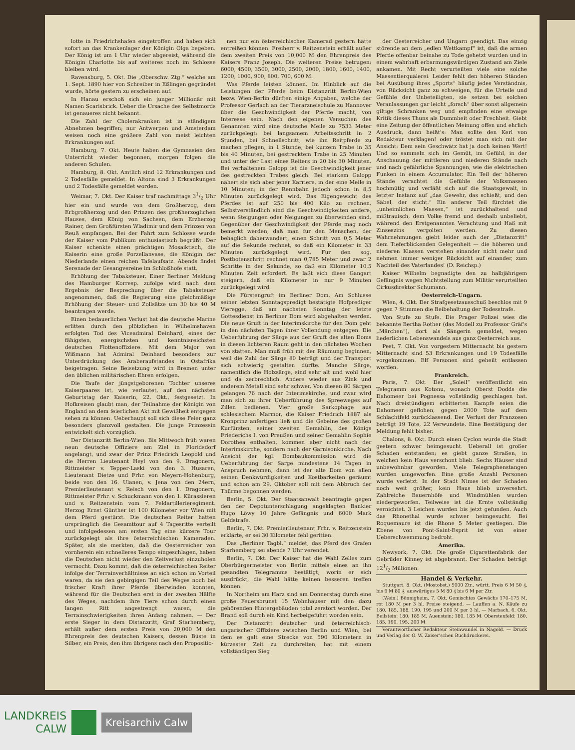lotte in Friedrichshafen eingetroffen und haben sich sofort an das Krankenlager der Königin Olga begeben. Der König ist um 1 Uhr wieder abgereist, während die Königin Charlotte bis auf weiteres noch im Schlosse bleiben wird.
Ravensburg, 5. Okt. Die „Oberschw. Ztg.“ welche am 1. Sept. 1890 hier von Schreiber in Eßlingen gegründet wurde, hörte gestern zu erscheinen auf.
In Hanau erschoß sich ein junger Millionär mit Namen Scarisbrick. Ueber die Ursache des Selbstmords ist genaueres nicht bekannt.
Die Zahl der Cholerakranken ist in ständigem Abnehmen begriffen; nur Antwerpen und Amsterdam weisen noch eine größere Zahl von meist leichten Erkrankungen auf.
Hamburg, 7. Okt. Heute haben die Gymnasien den Unterricht wieder begonnen, morgen folgen die anderen Schulen.
Hamburg, 8. Okt. Amtlich sind 12 Erkrankungen und 2 Todesfälle gemeldet. In Altona sind 3 Erkrankungen und 2 Todesfälle gemeldet worden.
Weimar, 7. Okt. Der Kaiser traf nachmittags 31/2 Uhr hier ein und wurde von dem Großherzog, dem Erbgroßherzog und den Prinzen des großherzoglichen Hauses, dem König von Sachsen, dem Erzherzog Rainer, dem Großfürsten Wladimir und dem Prinzen von Reuß empfangen. Bei der Fahrt zum Schlosse wurde der Kaiser vom Publikum enthusiastisch begrüßt. Der Kaiser schenkte einen prächtigen Mosaiktisch, die Kaiserin eine große Porzellanvase, die Königin der Niederlande einen reichen Tafelaufsatz. Abends findet Serenade der Gesangvereine im Schloßhofe statt.
Erhöhung der Tabaksteuer. Einer Berliner Meldung des Hamburger Korresp. zufolge wird nach dem Ergebnis der Besprechung über die Tabaksteuer angenommen, daß die Regierung eine gleichmäßige Erhöhung der Steuer- und Zollsätze um 30 bis 40 M beantragen werde.
Einen bedauerlichen Verlust hat die deutsche Marine erlitten durch den plötzlichen in Wilhelmshaven erfolgten Tod des Viceadmiral Deinhard, eines der fähigsten, energischsten und kenntnisreichsten deutschen Flottenoffiziere. Mit dem Major von Wißmann hat Admiral Deinhard besonders zur Unterdrückung des Araberaufstandes in Ostafrika beigetragen. Seine Beisetzung wird in Bremen unter den üblichen militärischen Ehren erfolgen.
Die Taufe der jüngstgeborenen Tochter unseres Kaiserpaares ist, wie verlautet, auf den nächsten Geburtstag der Kaiserin, 22. Okt., festgesetzt. In Hofkreisen glaubt man, der Teilnahme der Königin von England an dem feierlichen Akt mit Gewißheit entgegen sehen zu können. Ueberhaupt soll sich diese Feier ganz besonders glanzvoll gestalten. Die junge Prinzessin entwickelt sich vorzüglich.
Der Distanzritt Berlin-Wien. Bis Mittwoch früh waren neun deutsche Offiziere am Ziel in Floridsdorf angelangt, und zwar der Prinz Friedrich Leopold und die Herren Lieutenant Heyl von den 9. Dragonern, Rittmeister v. Tepper-Laski von den 3. Husaren, Lieutenant Dietze und Frhr. von Meyern-Hohenburg, beide von den 16. Ulanen, v. Jena von den 24ern, Premierlieutenant v. Reisch von den 1. Dragonern, Rittmeister Frhr. v. Schuckmann von den 1. Kürassieren und v. Reitzenstein vom 7. Feldartillerieregiment. Herzog Ernst Günther ist 100 Kilometer vor Wien mit dem Pferd gestürzt. Die deutschen Reiter hatten ursprünglich die Gesamttour auf 4 Tagesritte verteilt und infolgedessen am ersten Tag eine kürzere Tour zurückgelegt als ihre österreichischen Kameraden. Später, als sie merkten, daß die Oesterreicher von vornherein ein schnelleres Tempo eingeschlagen, haben die Deutschen nicht wieder den Zeitverlust einzuholen vermocht. Dazu kommt, daß die österreichischen Reiter infolge der Terrainverhältnisse an sich schon im Vorteil waren, da sie den gebirgigen Teil des Weges noch bei frischer Kraft ihrer Pferde überwinden konnten, während für die Deutschen erst in der zweiten Hälfte des Weges, nachdem ihre Tiere schon durch einen langen Ritt angestrengt waren, die Terrainschwierigkeiten ihren Anfang nahmen. — Der erste Sieger in dem Distanzritt, Graf Starhemberg, erhält außer dem ersten Preis von 20,000 M den Ehrenpreis des deutschen Kaisers, dessen Büste in Silber, ein Preis, den ihm übrigens nach den Propositio-
nen nur ein österreichischer Kamerad gestern hätte entreißen können. Freiherr v. Reitzenstein erhält außer dem zweiten Preis von 10,000 M den Ehrenpreis des Kaisers Franz Joseph. Die weiteren Preise betrugen: 6000, 4500, 3500, 3000, 2500, 2000, 1800, 1600, 1400, 1200, 1000, 900, 800, 700, 600 M.
Was Pferde leisten können. Im Hinblick auf die Leistungen der Pferde beim Distanzritt Berlin-Wien bezw. Wien-Berlin dürften einige Angaben, welche der Professor Gerlach an der Tierarzneischule zu Hannover über die Geschwindigkeit der Pferde macht, von Interesse sein. Nach den eigenen Versuchen des Genannten wird eine deutsche Meile zu 7533 Meter zurückgelegt: bei langsamem Arbeitsschritt in 2 Stunden, bei Schnellschritt, wie ihn Reitpferde zu machen pflegen, in 1 Stunde, bei kurzem Trabe in 35 bis 40 Minuten, bei gestrecktem Trabe in 25 Minuten und unter der Last eines Reiters in 20 bis 30 Minuten. Bei verhaltenem Galopp ist die Geschwindigkeit jener des gestreckten Trabes gleich. Bei starkem Galopp nähert sie sich aber jener Karriere, in der eine Meile in 10 Minuten; in der Rennbahn jedoch schon in 8,5 Minuten zurückgelegt wird. Das Eigengewicht des Pferdes ist auf 250 bis 400 Kilo zu rechnen. Selbstverständlich sind die Geschwindigkeiten andere, wenn Steigungen oder Neigungen zu überwinden sind. Gegenüber der Geschwindigkeit der Pferde mag noch bemerkt werden, daß man für den Menschen, der behaglich daherwandert, einen Schritt von 0,5 Meter auf die Sekunde rechnet, so daß ein Kilometer in 33 Minuten zurückgelegt wird. Für den sog. Postbotenschritt rechnet man 0,785 Meter und zwar 2 Schritte in der Sekunde, so daß ein Kilometer 10,5 Minuten Zeit erfordert. Es läßt sich diese Gangart steigern, daß ein Kilometer in nur 9 Minuten zurückgelegt wird.
Die Fürstengruft im Berliner Dom. Am Schlusse seiner letzten Sonntagspredigt bestätigte Hofprediger Vieregge, daß am nächsten Sonntag der letzte Gottesdienst im Berliner Dom wird abgehalten werden. Die neue Gruft in der Interimskirche für den Dom geht in den nächsten Tagen ihrer Vollendung entgegen. Die Ueberführung der Särge aus der Gruft des alten Doms in diesen lichteren Raum geht in den nächsten Wochen von statten. Man muß früh mit der Räumung beginnen, weil die Zahl der Särge 80 beträgt und der Transport sich schwierig gestalten dürfte. Manche Särge, namentlich die Holzsärge, sind sehr alt und wohl hier und da zerbrechlich. Andere wieder aus Zink und anderem Metall sind sehr schwer. Von diesen 80 Särgen gelangen 76 nach der Interimskirche, und zwar wird man sich zu ihrer Ueberführung des Spreeweges auf Zillen bedienen. Vier große Sarkophage aus schlesischem Marmor, die Kaiser Friedrich 1887 als Kronprinz anfertigen ließ und die Gebeine des großen Kurfürsten, seiner zweiten Gemahlin, des Königs Friederichs I. von Preußen und seiner Gemahlin Sophie Dorothea enthalten, kommen aber nicht nach der Interimskirche, sondern nach der Garnisonkirche. Nach Ansicht der kgl. Dombaukommission wird die Ueberführung der Särge mindestens 14 Tagen in Anspruch nehmen, dann ist der alte Dom von allen seinen Denkwürdigkeiten und Kostbarkeiten geräumt und schon am 29. Oktober soll mit dem Abbruch der Thürme begonnen werden.
Berlin, 5. Okt. Der Staatsanwalt beantragte gegen den der Depotunterschlagung angeklagten Bankier Hugo Löwy 10 Jahre Gefängnis und 6000 Mark Geldstrafe.
Berlin, 7. Okt. Premierlieutenant Frhr. v. Reitzenstein erklärte, er sei 30 Kilometer fehl geritten.
Das „Berliner Tagbl.“ meldet, das Pferd des Grafen Starhemberg sei abends 7 Uhr verendet.
Berlin, 7. Okt. Der Kaiser hat die Wahl Zelles zum Oberbürgermeister von Berlin mittels eines an ihn gesandten Telegramms bestätigt, worin er sich ausdrückt, die Wahl hätte keinen besseren treffen können.
In Northeim am Harz sind am Donnerstag durch eine große Feuersbrunst 15 Wohnhäuser mit den dazu gehörenden Hintergebäuden total zerstört worden. Der Brand soll durch ein Kind herbeigeführt worden sein.
Der Distanzritt deutscher und österreichisch-ungarischer Offiziere zwischen Berlin und Wien, bei dem es galt eine Strecke von 590 Kilometern in kürzester Zeit zu durchreiten, hat mit einem vollständigen Sieg
der Oesterreicher und Ungarn geendigt. Das einzig störende an dem „edlen Wettkampf“ ist, daß die armen Pferde offenbar beinahe zu Tode gehetzt wurden und in einem wahrhaft erbarmungswürdigen Zustand am Ziele ankamen. Mit Recht verurteilten viele eine solche Massentierquälerei. Leider fehlt den höheren Ständen bei Ausübung ihres „Sports“ häufig jedes Verständnis, von Rücksicht ganz zu schweigen, für die Urteile und Gefühle der Unbeteiligten, sie setzen bei solchen Veranlassungen gar leicht „forsch“ über sonst allgemein giltige Schranken weg und empfinden eine etwaige Kritik dieses Thuns als Dummheit oder Frechheit. Giebt eine Zeitung der öffentlichen Meinung offen und ehrlich Ausdruck, dann heißt's: Man sollte den Kerl von Redakteur verklagen! oder tröstet man sich mit der Ansicht: Dem sein Geschwätz hat ja doch keinen Wert! Und so sammeln sich im Gemüt, im Gefühl, in der Anschauung der mittleren und niederen Stände nach und nach gefährliche Spannungen, wie die elektrischen Funken in einem Accumulator. Ein Teil der höheren Stände verachtet die Gefühle der Volksmassen hochmütig und verläßt sich auf die Staatsgewalt, in letzter Instanz auf „das Gewehr, das schießt, und den Säbel, der sticht.“ Ein anderer Teil fürchtet die „unheimlichen Massen,“ ist zurückhaltend und mißtrauisch, dem Volke fremd und deshalb unbeliebt, während den Erstgenannten Verachtung und Haß mit Zinseszins vergolten werden. Zu diesen Wahrnehmungen giebt leider auch der „Distanzritt“ dem Tieferblickenden Gelegenheit — die höheren und niederen Klassen verstehen einander nicht mehr und nehmen immer weniger Rücksicht auf einander, zum Nachteil des Vaterlandes! (D. Reichsp.)
Kaiser Wilhelm begnadigte den zu halbjährigem Gefängnis wegen Nichtstellung zum Militär verurteilten Cirkusdirektor Schumann.
Oesterreich-Ungarn.
Wien, 4. Okt. Der Strafgesetzausschuß beschlos mit 9 gegen 7 Stimmen die Beibehaltung der Todesstrafe.
Von Stufe zu Stufe. Die Prager Polizei wies die bekannte Bertha Rother (das Modell zu Professor Gräf's „Märchen“), dort als Sängerin gemeldet, wegen liederlichen Lebenswandels aus ganz Oesterreich aus.
Pest, 7. Okt. Von vorgestern Mitternacht bis gestern Mitternacht sind 53 Erkrankungen und 19 Todesfälle vorgekommen. Elf Personen sind geheilt entlassen worden.
Frankreich.
Paris, 7. Okt. Der „Soleil“ veröffentlicht ein Telegramm aus Kotonu, wonach Oberst Dodds die Dahomeer bei Pognessa vollständig geschlagen hat. Nach dreistündigem erbitterten Kampfe seien die Dahomeer geflohen, gegen 2000 Tote auf dem Schlachtfeld zurücklassend. Der Verlust der Franzosen beträgt 19 Tote, 22 Verwundete. Eine Bestätigung der Meldung fehlt bisher.
Chalons, 8. Okt. Durch einen Cyclon wurde die Stadt gestern schwer heimgesucht. Ueberall ist großer Schaden entstanden; es giebt ganze Straßen, in welchen kein Haus verschont blieb. Sechs Häuser sind unbewohnbar geworden. Viele Telegraphenstangen wurden umgeworfen. Eine große Anzahl Personen wurde verletzt. In der Stadt Nimes ist der Schaden noch weit größer, kein Haus blieb unversehrt. Zahlreiche Bauernhöfe und Windmühlen wurden niedergeworfen. Teilweise ist die Ernte vollständig vernichtet. 3 Leichen wurden bis jetzt gefunden. Auch das Rhonethal wurde schwer heimgesucht. Bei Roquemaure ist die Rhone 5 Meter gestiegen. Die Ebene von Pont-Saint-Esprit ist von einer Ueberschwemmung bedroht.
Amerika.
Newyork, 7. Okt. Die große Cigarettenfabrik der Gebrüder Kinney ist abgebrannt. Der Schaden beträgt 121/2 Millionen.
Handel & Verkehr.
Stuttgart, 8. Okt. (Mostobst.) 5000 Ztr., württ. Preis 6 M 50 ₰, bis 6 M 80 ₰, auswärtiges 5 M 80 ₰ bis 6 M per Ztr.
(Wein.) Bönnigheim, 7. Okt. Gemischtes Gewächs 170–175 M, rot 180 M per 3 hl. Preise steigend. — Lauffen a. N. Käufe zu 180, 185, 188, 190, 195 und 200 M per 3 hl. — Marbach, 6. Okt. Beilstein: 180, 185 M, Auenstein: 180, 185 M. Oberstenfeld: 180, 185, 190, 195, 200 M.
Verantwortlicher Redakteur Steinwandel in Nagold. — Druck und Verlag der G. W. Zaiser'schen Buchdruckerei.
LANDKREIS
CALW
Kreisarchiv Calw